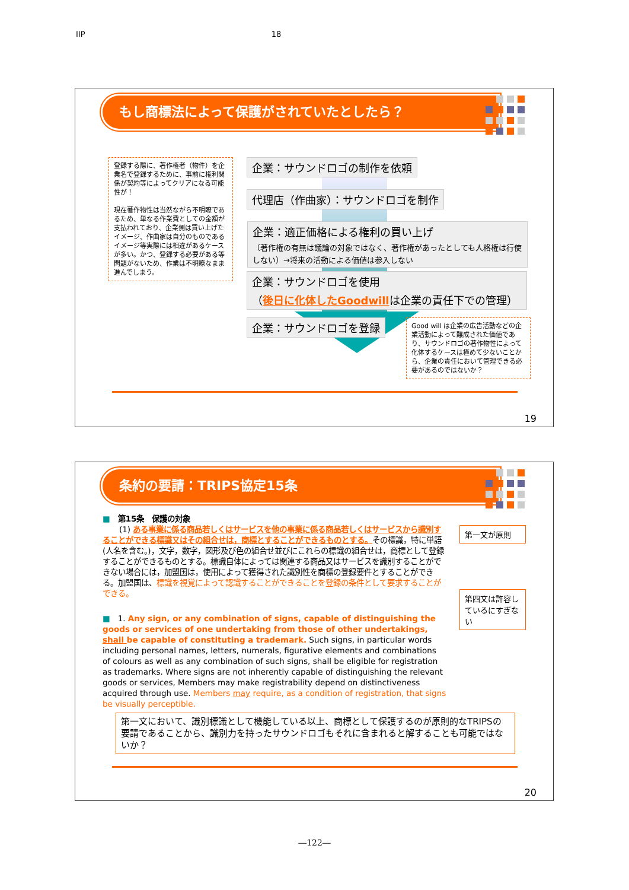IIP 18
もし商標法によって保護がされていたとしたら？
登録する際に、著作権者（物件）を企業名で登録するために、事前に権利関係が契約等によってクリアになる可能性が！
現在著作物性は当然ながら不明瞭であるため、単なる作業費としての金額が支払われており、企業側は買い上げたイメージ、作曲家は自分のものであるイメージ等実際には相違があるケースが多い。かつ、登録する必要がある等問題がないため、作業は不明瞭なまま進んでしまう。
企業：サウンドロゴの制作を依頼
代理店（作曲家）：サウンドロゴを制作
企業：適正価格による権利の買い上げ
（著作権の有無は議論の対象ではなく、著作権があったとしても人格権は行使しない）→将来の活動による価値は参入しない
企業：サウンドロゴを使用
（後日に化体したGoodwillは企業の責任下での管理）
企業：サウンドロゴを登録
Good will は企業の広告活動などの企業活動によって醸成された価値であり、サウンドロゴの著作物性によって化体するケースは極めて少ないことから、企業の責任において管理できる必要があるのではないか？
19
条約の要請：TRIPS協定15条
■ 第15条　保護の対象
(1) ある事業に係る商品若しくはサービスを他の事業に係る商品若しくはサービスから識別することができる標識又はその組合せは，商標とすることができるものとする。その標識，特に単語(人名を含む。)，文字，数字，図形及び色の組合せ並びにこれらの標識の組合せは，商標として登録することができるものとする。標識自体によっては関連する商品又はサービスを識別することができない場合には，加盟国は，使用によって獲得された識別性を商標の登録要件とすることができる。加盟国は、標識を視覚によって認識することができることを登録の条件として要求することができる。
■ 1. Any sign, or any combination of signs, capable of distinguishing the goods or services of one undertaking from those of other undertakings, shall be capable of constituting a trademark. Such signs, in particular words including personal names, letters, numerals, figurative elements and combinations of colours as well as any combination of such signs, shall be eligible for registration as trademarks. Where signs are not inherently capable of distinguishing the relevant goods or services, Members may make registrability depend on distinctiveness acquired through use. Members may require, as a condition of registration, that signs be visually perceptible.
第一文が原則
第四文は許容しているにすぎない
第一文において、識別標識として機能している以上、商標として保護するのが原則的なTRIPSの要請であることから、識別力を持ったサウンドロゴもそれに含まれると解することも可能ではないか？
20
―122―